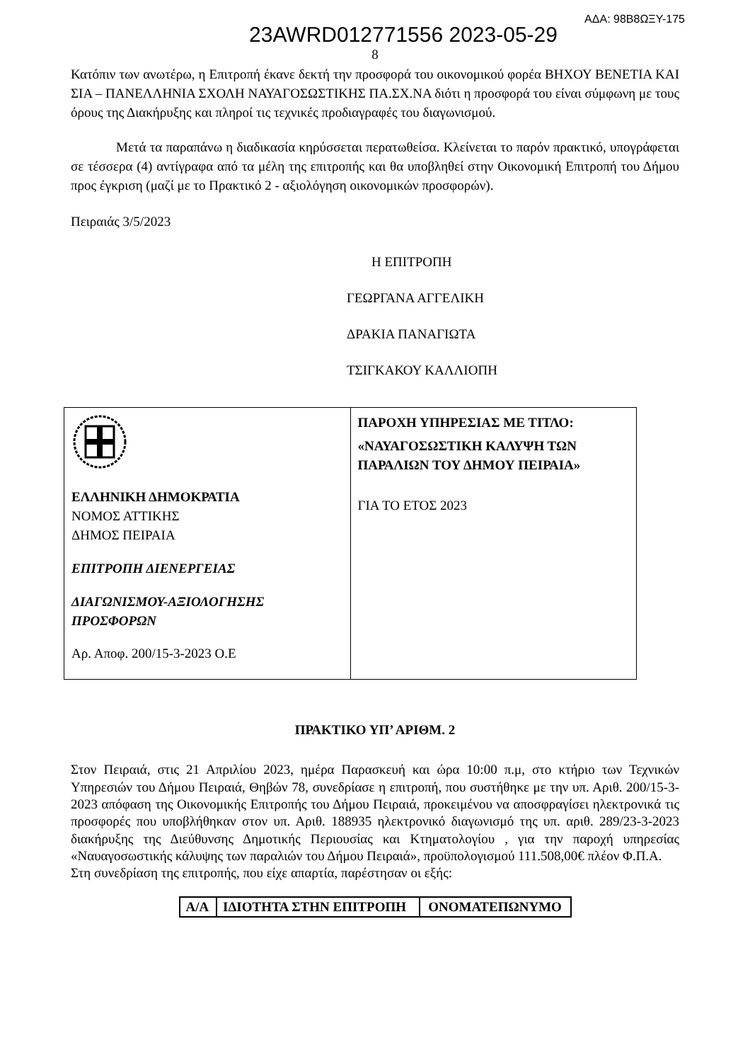ΑΔΑ: 98Β8ΩΞΥ-175
23AWRD012771556 2023-05-29
8
Κατόπιν των ανωτέρω, η Επιτροπή έκανε δεκτή την προσφορά του οικονομικού φορέα ΒΗΧΟΥ ΒΕΝΕΤΙΑ ΚΑΙ ΣΙΑ – ΠΑΝΕΛΛΗΝΙΑ ΣΧΟΛΗ ΝΑΥΑΓΟΣΩΣΤΙΚΗΣ ΠΑ.ΣΧ.ΝΑ διότι η προσφορά του είναι σύμφωνη με τους όρους της Διακήρυξης και πληροί τις τεχνικές προδιαγραφές του διαγωνισμού.
Μετά τα παραπάνω η διαδικασία κηρύσσεται περατωθείσα. Κλείνεται το παρόν πρακτικό, υπογράφεται σε τέσσερα (4) αντίγραφα από τα μέλη της επιτροπής και θα υποβληθεί στην Οικονομική Επιτροπή του Δήμου προς έγκριση (μαζί με το Πρακτικό 2 - αξιολόγηση οικονομικών προσφορών).
Πειραιάς 3/5/2023
Η ΕΠΙΤΡΟΠΗ
ΓΕΩΡΓΑΝΑ ΑΓΓΕΛΙΚΗ
ΔΡΑΚΙΑ ΠΑΝΑΓΙΩΤΑ
ΤΣΙΓΚΑΚΟΥ ΚΑΛΛΙΟΠΗ
| ΕΛΛΗΝΙΚΗ ΔΗΜΟΚΡΑΤΙΑ ΝΟΜΟΣ ΑΤΤΙΚΗΣ ΔΗΜΟΣ ΠΕΙΡΑΙΑ ΕΠΙΤΡΟΠΗ ΔΙΕΝΕΡΓΕΙΑΣ ΔΙΑΓΩΝΙΣΜΟΥ-ΑΞΙΟΛΟΓΗΣΗΣ ΠΡΟΣΦΟΡΩΝ Αρ. Αποφ. 200/15-3-2023 Ο.Ε | ΠΑΡΟΧΗ ΥΠΗΡΕΣΙΑΣ ΜΕ ΤΙΤΛΟ: «ΝΑΥΑΓΟΣΩΣΤΙΚΗ ΚΑΛΥΨΗ ΤΩΝ ΠΑΡΑΛΙΩΝ ΤΟΥ ΔΗΜΟΥ ΠΕΙΡΑΙΑ» ΓΙΑ ΤΟ ΕΤΟΣ 2023 |
ΠΡΑΚΤΙΚΟ ΥΠ’ ΑΡΙΘΜ. 2
Στον Πειραιά, στις 21 Απριλίου 2023, ημέρα Παρασκευή και ώρα 10:00 π.μ, στο κτήριο των Τεχνικών Υπηρεσιών του Δήμου Πειραιά, Θηβών 78, συνεδρίασε η επιτροπή, που συστήθηκε με την υπ. Αριθ. 200/15-3-2023 απόφαση της Οικονομικής Επιτροπής του Δήμου Πειραιά, προκειμένου να αποσφραγίσει ηλεκτρονικά τις προσφορές που υποβλήθηκαν στον υπ. Αριθ. 188935 ηλεκτρονικό διαγωνισμό της υπ. αριθ. 289/23-3-2023 διακήρυξης της Διεύθυνσης Δημοτικής Περιουσίας και Κτηματολογίου , για την παροχή υπηρεσίας «Ναυαγοσωστικής κάλυψης των παραλιών του Δήμου Πειραιά», προϋπολογισμού 111.508,00€ πλέον Φ.Π.Α.
Στη συνεδρίαση της επιτροπής, που είχε απαρτία, παρέστησαν οι εξής:
| Α/Α | ΙΔΙΟΤΗΤΑ ΣΤΗΝ ΕΠΙΤΡΟΠΗ | ΟΝΟΜΑΤΕΠΩΝΥΜΟ |
| --- | --- | --- |